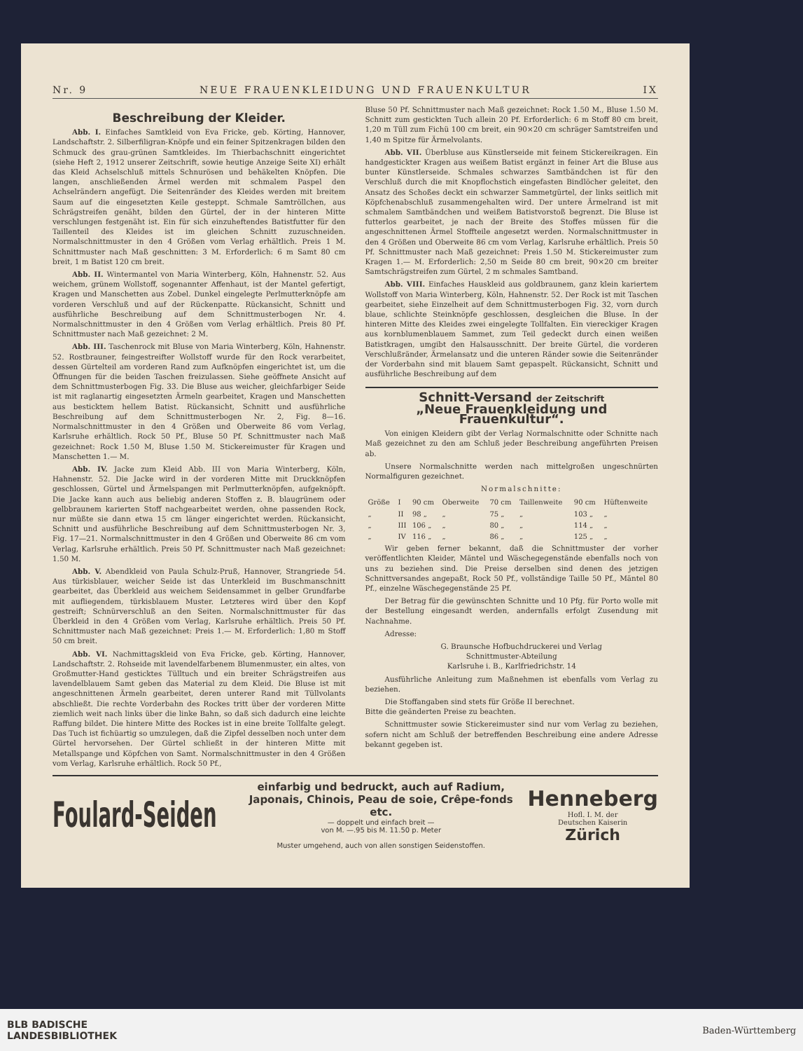Nr. 9 NEUE FRAUENKLEIDUNG UND FRAUENKULTUR IX
Beschreibung der Kleider.
Abb. I. Einfaches Samtkleid von Eva Fricke, geb. Körting, Hannover, Landschaftstr. 2. Silberfiligran-Knöpfe und ein feiner Spitzenkragen bilden den Schmuck des grau-grünen Samtkleides. Im Thierbachschnitt eingerichtet (siehe Heft 2, 1912 unserer Zeitschrift, sowie heutige Anzeige Seite XI) erhält das Kleid Achselschluß mittels Schnurösen und behäkelten Knöpfen. Die langen, anschließenden Ärmel werden mit schmalem Paspel den Achselrändern angefügt. Die Seitenränder des Kleides werden mit breitem Saum auf die eingesetzten Keile gesteppt. Schmale Samtröllchen, aus Schrägstreifen genäht, bilden den Gürtel, der in der hinteren Mitte verschlungen festgenäht ist. Ein für sich einzuheftendes Batistfutter für den Taillenteil des Kleides ist im gleichen Schnitt zuzuschneiden. Normalschnittmuster in den 4 Größen vom Verlag erhältlich. Preis 1 M. Schnittmuster nach Maß geschnitten: 3 M. Erforderlich: 6 m Samt 80 cm breit, 1 m Batist 120 cm breit.
Abb. II. Wintermantel von Maria Winterberg, Köln, Hahnenstr. 52. Aus weichem, grünem Wollstoff, sogenannter Affenhaut, ist der Mantel gefertigt, Kragen und Manschetten aus Zobel. Dunkel eingelegte Perlmutterknöpfe am vorderen Verschluß und auf der Rückenpatte. Rückansicht, Schnitt und ausführliche Beschreibung auf dem Schnittmusterbogen Nr. 4. Normalschnittmuster in den 4 Größen vom Verlag erhältlich. Preis 80 Pf. Schnittmuster nach Maß gezeichnet: 2 M.
Abb. III. Taschenrock mit Bluse von Maria Winterberg, Köln, Hahnenstr. 52. Rostbrauner, feingestreifter Wollstoff wurde für den Rock verarbeitet, dessen Gürtelteil am vorderen Rand zum Aufknöpfen eingerichtet ist, um die Öffnungen für die beiden Taschen freizulassen. Siehe geöffnete Ansicht auf dem Schnittmusterbogen Fig. 33. Die Bluse aus weicher, gleichfarbiger Seide ist mit raglanartig eingesetzten Ärmeln gearbeitet, Kragen und Manschetten aus besticktem hellem Batist. Rückansicht, Schnitt und ausführliche Beschreibung auf dem Schnittmusterbogen Nr. 2, Fig. 8—16. Normalschnittmuster in den 4 Größen und Oberweite 86 vom Verlag, Karlsruhe erhältlich. Rock 50 Pf., Bluse 50 Pf. Schnittmuster nach Maß gezeichnet: Rock 1.50 M, Bluse 1.50 M. Stickereimuster für Kragen und Manschetten 1.— M.
Abb. IV. Jacke zum Kleid Abb. III von Maria Winterberg, Köln, Hahnenstr. 52. Die Jacke wird in der vorderen Mitte mit Druckknöpfen geschlossen, Gürtel und Ärmelspangen mit Perlmutterknöpfen, aufgeknöpft. Die Jacke kann auch aus beliebig anderen Stoffen z. B. blaugrünem oder gelbbraunem karierten Stoff nachgearbeitet werden, ohne passenden Rock, nur müßte sie dann etwa 15 cm länger eingerichtet werden. Rückansicht, Schnitt und ausführliche Beschreibung auf dem Schnittmusterbogen Nr. 3, Fig. 17—21. Normalschnittmuster in den 4 Größen und Oberweite 86 cm vom Verlag, Karlsruhe erhältlich. Preis 50 Pf. Schnittmuster nach Maß gezeichnet: 1.50 M.
Abb. V. Abendkleid von Paula Schulz-Pruß, Hannover, Strangriede 54. Aus türkisblauer, weicher Seide ist das Unterkleid im Buschmanschnitt gearbeitet, das Überkleid aus weichem Seidensammet in gelber Grundfarbe mit aufliegendem, türkisblauem Muster. Letzteres wird über den Kopf gestreift; Schnürverschluß an den Seiten. Normalschnittmuster für das Überkleid in den 4 Größen vom Verlag, Karlsruhe erhältlich. Preis 50 Pf. Schnittmuster nach Maß gezeichnet: Preis 1.— M. Erforderlich: 1,80 m Stoff 50 cm breit.
Abb. VI. Nachmittagskleid von Eva Fricke, geb. Körting, Hannover, Landschaftstr. 2. Rohseide mit lavendelfarbenem Blumenmuster, ein altes, von Großmutter-Hand gesticktes Tülltuch und ein breiter Schrägstreifen aus lavendelblauem Samt geben das Material zu dem Kleid. Die Bluse ist mit angeschnittenen Ärmeln gearbeitet, deren unterer Rand mit Tüllvolants abschließt. Die rechte Vorderbahn des Rockes tritt über der vorderen Mitte ziemlich weit nach links über die linke Bahn, so daß sich dadurch eine leichte Raffung bildet. Die hintere Mitte des Rockes ist in eine breite Tollfalte gelegt. Das Tuch ist fichüartig so umzulegen, daß die Zipfel desselben noch unter dem Gürtel hervorsehen. Der Gürtel schließt in der hinteren Mitte mit Metallspange und Köpfchen von Samt. Normalschnittmuster in den 4 Größen vom Verlag, Karlsruhe erhältlich. Rock 50 Pf.,
Bluse 50 Pf. Schnittmuster nach Maß gezeichnet: Rock 1.50 M., Bluse 1.50 M. Schnitt zum gestickten Tuch allein 20 Pf. Erforderlich: 6 m Stoff 80 cm breit, 1,20 m Tüll zum Fichü 100 cm breit, ein 90×20 cm schräger Samtstreifen und 1,40 m Spitze für Ärmelvolants.
Abb. VII. Überbluse aus Künstlerseide mit feinem Stickereikragen. Ein handgestickter Kragen aus weißem Batist ergänzt in feiner Art die Bluse aus bunter Künstlerseide. Schmales schwarzes Samtbändchen ist für den Verschluß durch die mit Knopflochstich eingefasten Bindlöcher geleitet, den Ansatz des Schoßes deckt ein schwarzer Sammetgürtel, der links seitlich mit Köpfchenabschluß zusammengehalten wird. Der untere Ärmelrand ist mit schmalem Samtbändchen und weißem Batistvorstoß begrenzt. Die Bluse ist futterlos gearbeitet, je nach der Breite des Stoffes müssen für die angeschnittenen Ärmel Stoffteile angesetzt werden. Normalschnittmuster in den 4 Größen und Oberweite 86 cm vom Verlag, Karlsruhe erhältlich. Preis 50 Pf. Schnittmuster nach Maß gezeichnet: Preis 1.50 M. Stickereimuster zum Kragen 1.— M. Erforderlich: 2,50 m Seide 80 cm breit, 90×20 cm breiter Samtschrägstreifen zum Gürtel, 2 m schmales Samtband.
Abb. VIII. Einfaches Hauskleid aus goldbraunem, ganz klein kariertem Wollstoff von Maria Winterberg, Köln, Hahnenstr. 52. Der Rock ist mit Taschen gearbeitet, siehe Einzelheit auf dem Schnittmusterbogen Fig. 32, vorn durch blaue, schlichte Steinknöpfe geschlossen, desgleichen die Bluse. In der hinteren Mitte des Kleides zwei eingelegte Tollfalten. Ein viereckiger Kragen aus kornblumenblauem Sammet, zum Teil gedeckt durch einen weißen Batistkragen, umgibt den Halsausschnitt. Der breite Gürtel, die vorderen Verschlußränder, Ärmelansatz und die unteren Ränder sowie die Seitenränder der Vorderbahn sind mit blauem Samt gepaspelt. Rückansicht, Schnitt und ausführliche Beschreibung auf dem
Schnitt-Versand der Zeitschrift
„Neue Frauenkleidung und Frauenkultur“.
Von einigen Kleidern gibt der Verlag Normalschnitte oder Schnitte nach Maß gezeichnet zu den am Schluß jeder Beschreibung angeführten Preisen ab.
Unsere Normalschnitte werden nach mittelgroßen ungeschnürten Normalfiguren gezeichnet.
Normalschnitte:
| Größe | I | 90 cm | Oberweite | 70 cm | Taillenweite | 90 cm | Hüftenweite |
| „ | II | 98 „ | „ | 75 „ | „ | 103 „ | „ |
| „ | III | 106 „ | „ | 80 „ | „ | 114 „ | „ |
| „ | IV | 116 „ | „ | 86 „ | „ | 125 „ | „ |
Wir geben ferner bekannt, daß die Schnittmuster der vorher veröffentlichten Kleider, Mäntel und Wäschegegenstände ebenfalls noch von uns zu beziehen sind. Die Preise derselben sind denen des jetzigen Schnittversandes angepaßt, Rock 50 Pf., vollständige Taille 50 Pf., Mäntel 80 Pf., einzelne Wäschegegenstände 25 Pf.
Der Betrag für die gewünschten Schnitte und 10 Pfg. für Porto wolle mit der Bestellung eingesandt werden, andernfalls erfolgt Zusendung mit Nachnahme.
Adresse:
G. Braunsche Hofbuchdruckerei und Verlag
Schnittmuster-Abteilung
Karlsruhe i. B., Karlfriedrichstr. 14
Ausführliche Anleitung zum Maßnehmen ist ebenfalls vom Verlag zu beziehen.
Die Stoffangaben sind stets für Größe II berechnet.
Bitte die geänderten Preise zu beachten.
Schnittmuster sowie Stickereimuster sind nur vom Verlag zu beziehen, sofern nicht am Schluß der betreffenden Beschreibung eine andere Adresse bekannt gegeben ist.
Foulard-Seiden
einfarbig und bedruckt, auch auf Radium,
Japonais, Chinois, Peau de soie, Crêpe-fonds etc.
— doppelt und einfach breit —
von M. —.95 bis M. 11.50 p. Meter
Muster umgehend, auch von allen sonstigen Seidenstoffen.
Henneberg
Hofl. I. M. der
Deutschen Kaiserin
Zürich
BLB BADISCHE
LANDESBIBLIOTHEK Baden-Württemberg